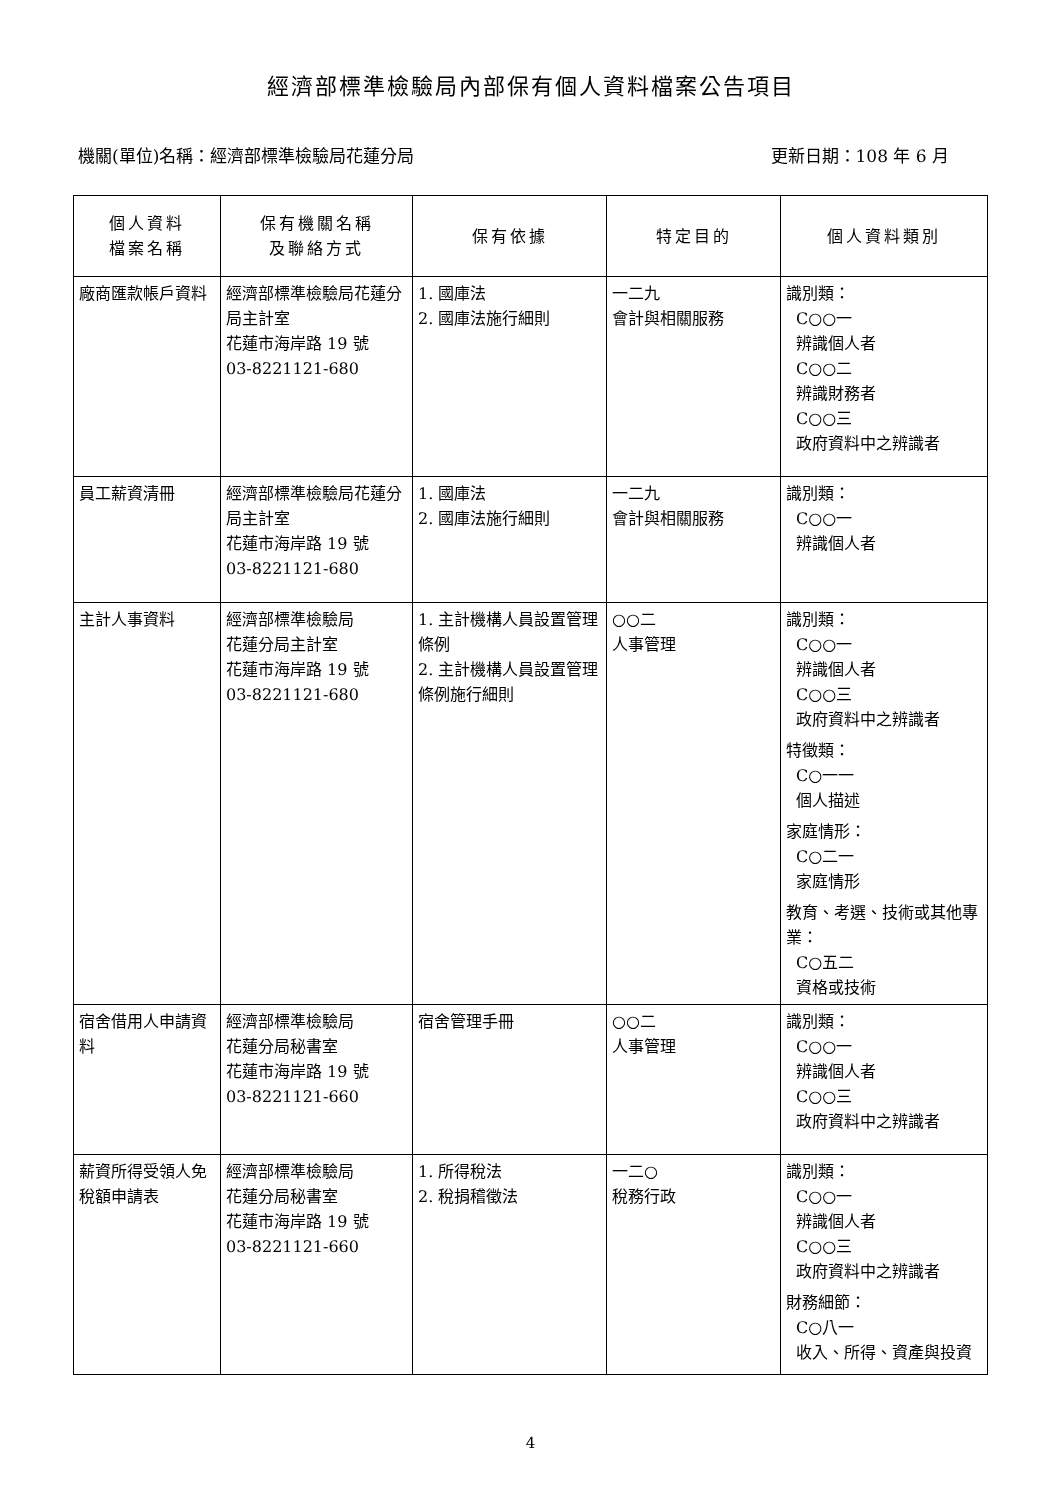經濟部標準檢驗局內部保有個人資料檔案公告項目
機關(單位)名稱：經濟部標準檢驗局花蓮分局 更新日期：108 年 6 月
| 個人資料 檔案名稱 | 保有機關名稱 及聯絡方式 | 保有依據 | 特定目的 | 個人資料類別 |
| --- | --- | --- | --- | --- |
| 廠商匯款帳戶資料 | 經濟部標準檢驗局花蓮分局主計室 花蓮市海岸路 19 號 03-8221121-680 | 1. 國庫法 2. 國庫法施行細則 | 一二九 會計與相關服務 | 識別類： C○○一 辨識個人者 C○○二 辨識財務者 C○○三 政府資料中之辨識者 |
| 員工薪資清冊 | 經濟部標準檢驗局花蓮分局主計室 花蓮市海岸路 19 號 03-8221121-680 | 1. 國庫法 2. 國庫法施行細則 | 一二九 會計與相關服務 | 識別類： C○○一 辨識個人者 |
| 主計人事資料 | 經濟部標準檢驗局 花蓮分局主計室 花蓮市海岸路 19 號 03-8221121-680 | 1. 主計機構人員設置管理條例 2. 主計機構人員設置管理條例施行細則 | ○○二 人事管理 | 識別類： C○○一 辨識個人者 C○○三 政府資料中之辨識者 特徵類： C○一一 個人描述 家庭情形： C○二一 家庭情形 教育、考選、技術或其他專業： C○五二 資格或技術 |
| 宿舍借用人申請資料 | 經濟部標準檢驗局 花蓮分局秘書室 花蓮市海岸路 19 號 03-8221121-660 | 宿舍管理手冊 | ○○二 人事管理 | 識別類： C○○一 辨識個人者 C○○三 政府資料中之辨識者 |
| 薪資所得受領人免稅額申請表 | 經濟部標準檢驗局 花蓮分局秘書室 花蓮市海岸路 19 號 03-8221121-660 | 1. 所得稅法 2. 稅捐稽徵法 | 一二○ 稅務行政 | 識別類： C○○一 辨識個人者 C○○三 政府資料中之辨識者 財務細節： C○八一 收入、所得、資產與投資 |
4